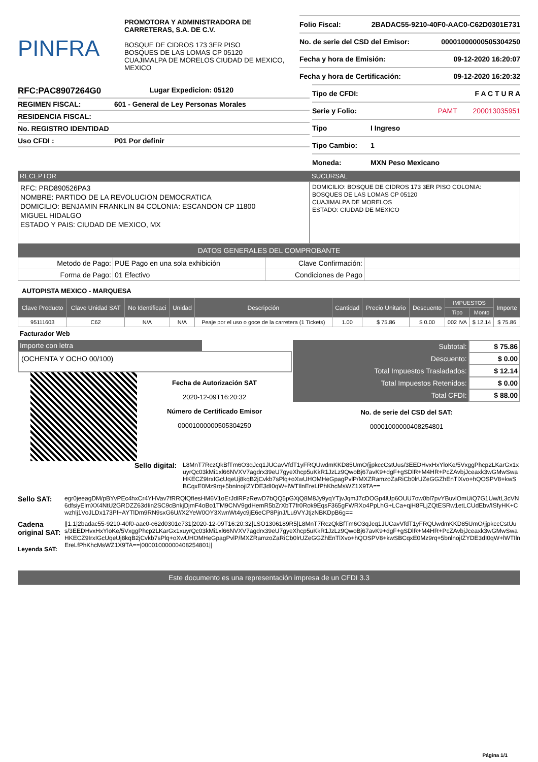PINFRA
PROMOTORA Y ADMINISTRADORA DE CARRETERAS, S.A. DE C.V.
BOSQUE DE CIDROS 173 3ER PISO
BOSQUES DE LAS LOMAS CP 05120
CUAJIMALPA DE MORELOS CIUDAD DE MEXICO, MEXICO
Folio Fiscal: 2BADAC55-9210-40F0-AAC0-C62D0301E731
No. de serie del CSD del Emisor: 00001000000505304250
Fecha y hora de Emisión: 09-12-2020 16:20:07
Fecha y hora de Certificación: 09-12-2020 16:20:32
RFC:PAC8907264G0 Lugar Expedicion: 05120
REGIMEN FISCAL: 601 - General de Ley Personas Morales
RESIDENCIA FISCAL:
No. REGISTRO IDENTIDAD
Uso CFDI : P01 Por definir
Tipo de CFDI: F A C T U R A
Serie y Folio: PAMT 200013035951
Tipo I Ingreso
Tipo Cambio: 1
Moneda: MXN Peso Mexicano
RECEPTOR
RFC: PRD890526PA3
NOMBRE: PARTIDO DE LA REVOLUCION DEMOCRATICA
DOMICILIO: BENJAMIN FRANKLIN 84 COLONIA: ESCANDON CP 11800
MIGUEL HIDALGO
ESTADO Y PAIS: CIUDAD DE MEXICO, MX
SUCURSAL
DOMICILIO: BOSQUE DE CIDROS 173 3ER PISO COLONIA:
BOSQUES DE LAS LOMAS CP 05120
CUAJIMALPA DE MORELOS
ESTADO: CIUDAD DE MEXICO
DATOS GENERALES DEL COMPROBANTE
| Metodo de Pago: | PUE Pago en una sola exhibición | Clave Confirmación: | |
| Forma de Pago: | 01 Efectivo | Condiciones de Pago | |
AUTOPISTA MEXICO - MARQUESA
| Clave Producto | Clave Unidad SAT | No Identificaci | Unidad | Descripción | Cantidad | Precio Unitario | Descuento | IMPUESTOS | | Importe |
| --- | --- | --- | --- | --- | --- | --- | --- | --- | --- | --- |
| | | | | | | | | Tipo | Monto | |
| 95111603 | C62 | N/A | N/A | Peaje por el uso o goce de la carretera (1 Tickets) | 1.00 | $ 75.86 | $ 0.00 | 002 IVA | $ 12.14 | $ 75.86 |
Facturador Web
Importe con letra
(OCHENTA Y OCHO 00/100)
Fecha de Autorización SAT
2020-12-09T16:20:32
Número de Certificado Emisor
00001000000505304250
| Subtotal: | $ 75.86 |
| Descuento: | $ 0.00 |
| Total Impuestos Trasladados: | $ 12.14 |
| Total Impuestos Retenidos: | $ 0.00 |
| Total CFDI: | $ 88.00 |
No. de serie del CSD del SAT:
00001000000408254801
Sello digital:
L8MnT7RczQkBfTm6O3qJcq1JUCavVfdT1yFRQUwdmKKD85UmO/jjpkccCstUus/3EEDHvxHxYloKe/5VxggPhcp2LKarGx1xuyrQc03kMi1xl66NVXV7agdrx39eU7gyeXhcp5uKkR1JzLz9QwoBj67avK9+dgF+gSDlR+M4HR+PcZAvbjJceaxk3wGMwSwaHKECZ9IrxIGcUqeUj8kqB2jCvkb7sPlq+oXwUHOMHeGpagPvlP/MXZRamzoZaRiCb0lrUZeGGZhEnTlXvo+hQOSPV8+kwSBCqxE0Mz9rq+5bnlnojIZYDE3dI0qW+lWTIlnEreLfPhKhcMsWZ1X9TA==
Sello SAT:
egr0jeeagDM/pBYvPEc4hxCr4YHVav7fRRQlQfIesHM6V1oErJdlRFzRewD7bQQ5pGXjQ8M8Jy9yqYTjvJqmJ7cDOGp4lUp6OUU7ow0bl7pvYBuvlOmUiQ7G1Uw/tL3cVN6dfsiyElmXX4NtU2GRDZZ63dIin2SC9cBnkjDjmF4oBo1TM9CNV9gdHemR5bZrXbT7fr0Rok9EqsF365gFWRXo4PpLhG+LCa+qjH8FLjZQtESRw1etLCUdEbv/ISfyHK+Cwzhlj1VoJLDx173Pf+AYTlDm9RN9sxG6U//X2YeW0OY3XwnWt4yc9jE6eCP8PjnJ/Lu9VYJtjzNBKDpB6g==
Cadena original SAT:
Leyenda SAT:
||1.1|2badac55-9210-40f0-aac0-c62d0301e731|2020-12-09T16:20:32|LSO1306189R5|L8MnT7RczQkBfTm6O3qJcq1JUCavVfdT1yFRQUwdmKKD85UmO/jjpkccCstUus/3EEDHvxHxYloKe/5VxggPhcp2LKarGx1xuyrQc03kMi1xl66NVXV7agdrx39eU7gyeXhcp5uKkR1JzLz9QwoBj67avK9+dgF+gSDlR+M4HR+PcZAvbjJceaxk3wGMwSwaHKECZ9IrxIGcUqeUj8kqB2jCvkb7sPlq+oXwUHOMHeGpagPvlP/MXZRamzoZaRiCb0lrUZeGGZhEnTlXvo+hQOSPV8+kwSBCqxE0Mz9rq+5bnlnojIZYDE3dI0qW+lWTIlnEreLfPhKhcMsWZ1X9TA==|00001000000408254801||
Este documento es una representación impresa de un CFDI 3.3
Página 1/1